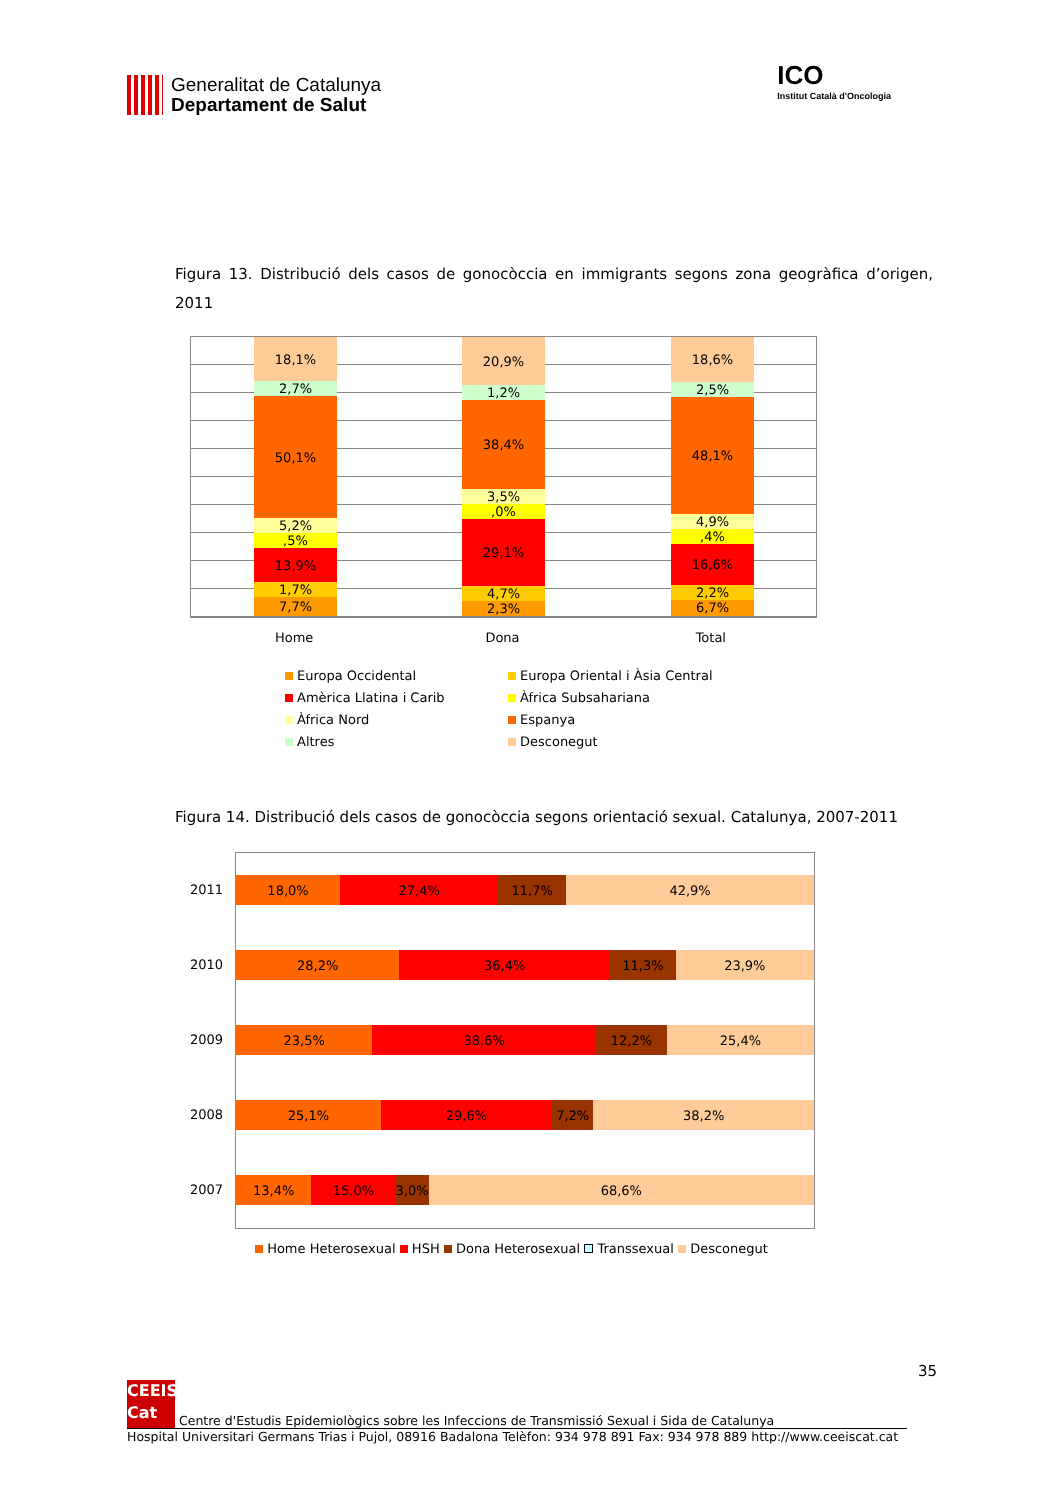Generalitat de Catalunya
Departament de Salut
ICO
Institut Català d'Oncologia
Figura 13. Distribució dels casos de gonocòccia en immigrants segons zona geogràfica d’origen, 2011
18,1%
2,7%
50,1%
5,2%
,5%
13,9%
1,7%
7,7%
20,9%
1,2%
38,4%
3,5%
,0%
29,1%
4,7%
2,3%
18,6%
2,5%
48,1%
4,9%
,4%
16,6%
2,2%
6,7%
Home Dona Total
Europa Occidental
Europa Oriental i Àsia Central
Amèrica Llatina i Carib
Àfrica Subsahariana
Àfrica Nord
Espanya
Altres
Desconegut
Figura 14. Distribució dels casos de gonocòccia segons orientació sexual. Catalunya, 2007-2011
2011
2010
2009
2008
2007
18,0% 27,4% 11,7% 42,9%
28,2% 36,4% 11,3% 23,9%
23,5% 38,6% 12,2% 25,4%
25,1% 29,6% 7,2% 38,2%
13,4% 15,0% 3,0% 68,6%
Home Heterosexual HSH Dona Heterosexual Transsexual Desconegut
35
CEEIS Cat
Centre d'Estudis Epidemiològics sobre les Infeccions de Transmissió Sexual i Sida de Catalunya
Hospital Universitari Germans Trias i Pujol, 08916 Badalona Telèfon: 934 978 891 Fax: 934 978 889 http://www.ceeiscat.cat